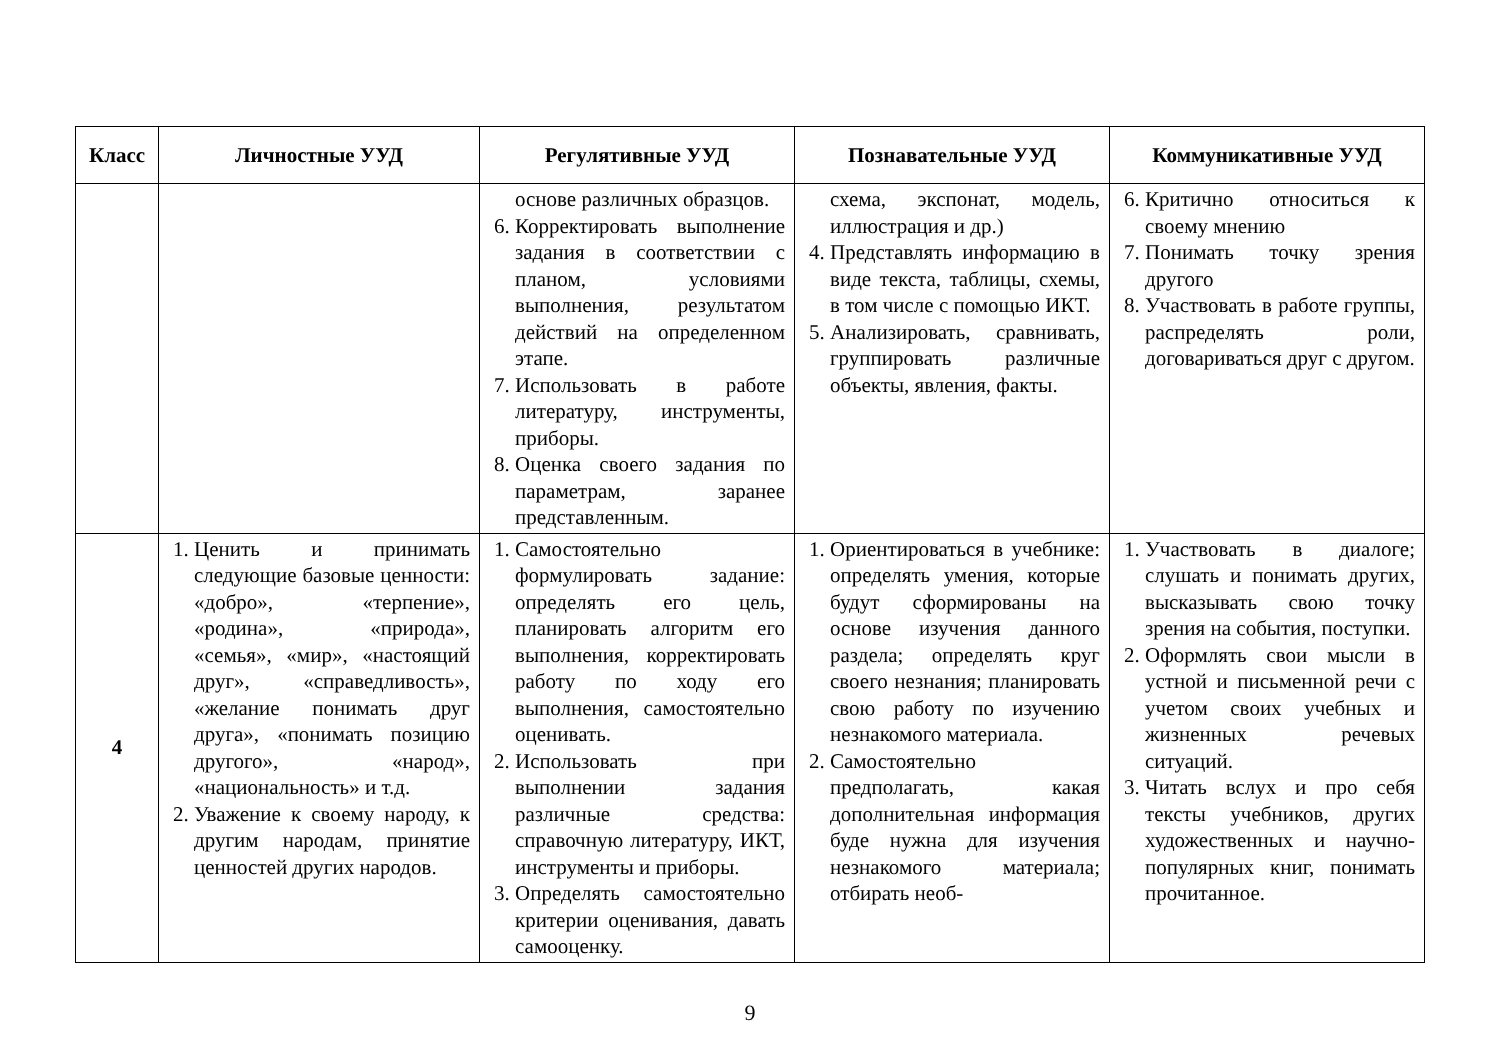| Класс | Личностные УУД | Регулятивные УУД | Познавательные УУД | Коммуникативные УУД |
| --- | --- | --- | --- | --- |
| | | основе различных образцов. 6. Корректировать выполнение задания в соответствии с планом, условиями выполнения, результатом действий на определенном этапе. 7. Использовать в работе литературу, инструменты, приборы. 8. Оценка своего задания по параметрам, заранее представленным. | схема, экспонат, модель, иллюстрация и др.) 4. Представлять информацию в виде текста, таблицы, схемы, в том числе с помощью ИКТ. 5. Анализировать, сравнивать, группировать различные объекты, явления, факты. | 6. Критично относиться к своему мнению 7. Понимать точку зрения другого 8. Участвовать в работе группы, распределять роли, договариваться друг с другом. |
| 4 | 1. Ценить и принимать следующие базовые ценности: «добро», «терпение», «родина», «природа», «семья», «мир», «настоящий друг», «справедливость», «желание понимать друг друга», «понимать позицию другого», «народ», «национальность» и т.д. 2. Уважение к своему народу, к другим народам, принятие ценностей других народов. | 1. Самостоятельно формулировать задание: определять его цель, планировать алгоритм его выполнения, корректировать работу по ходу его выполнения, самостоятельно оценивать. 2. Использовать при выполнении задания различные средства: справочную литературу, ИКТ, инструменты и приборы. 3. Определять самостоятельно критерии оценивания, давать самооценку. | 1. Ориентироваться в учебнике: определять умения, которые будут сформированы на основе изучения данного раздела; определять круг своего незнания; планировать свою работу по изучению незнакомого материала. 2. Самостоятельно предполагать, какая дополнительная информация буде нужна для изучения незнакомого материала; отбирать необ- | 1. Участвовать в диалоге; слушать и понимать других, высказывать свою точку зрения на события, поступки. 2. Оформлять свои мысли в устной и письменной речи с учетом своих учебных и жизненных речевых ситуаций. 3. Читать вслух и про себя тексты учебников, других художественных и научно-популярных книг, понимать прочитанное. |
9